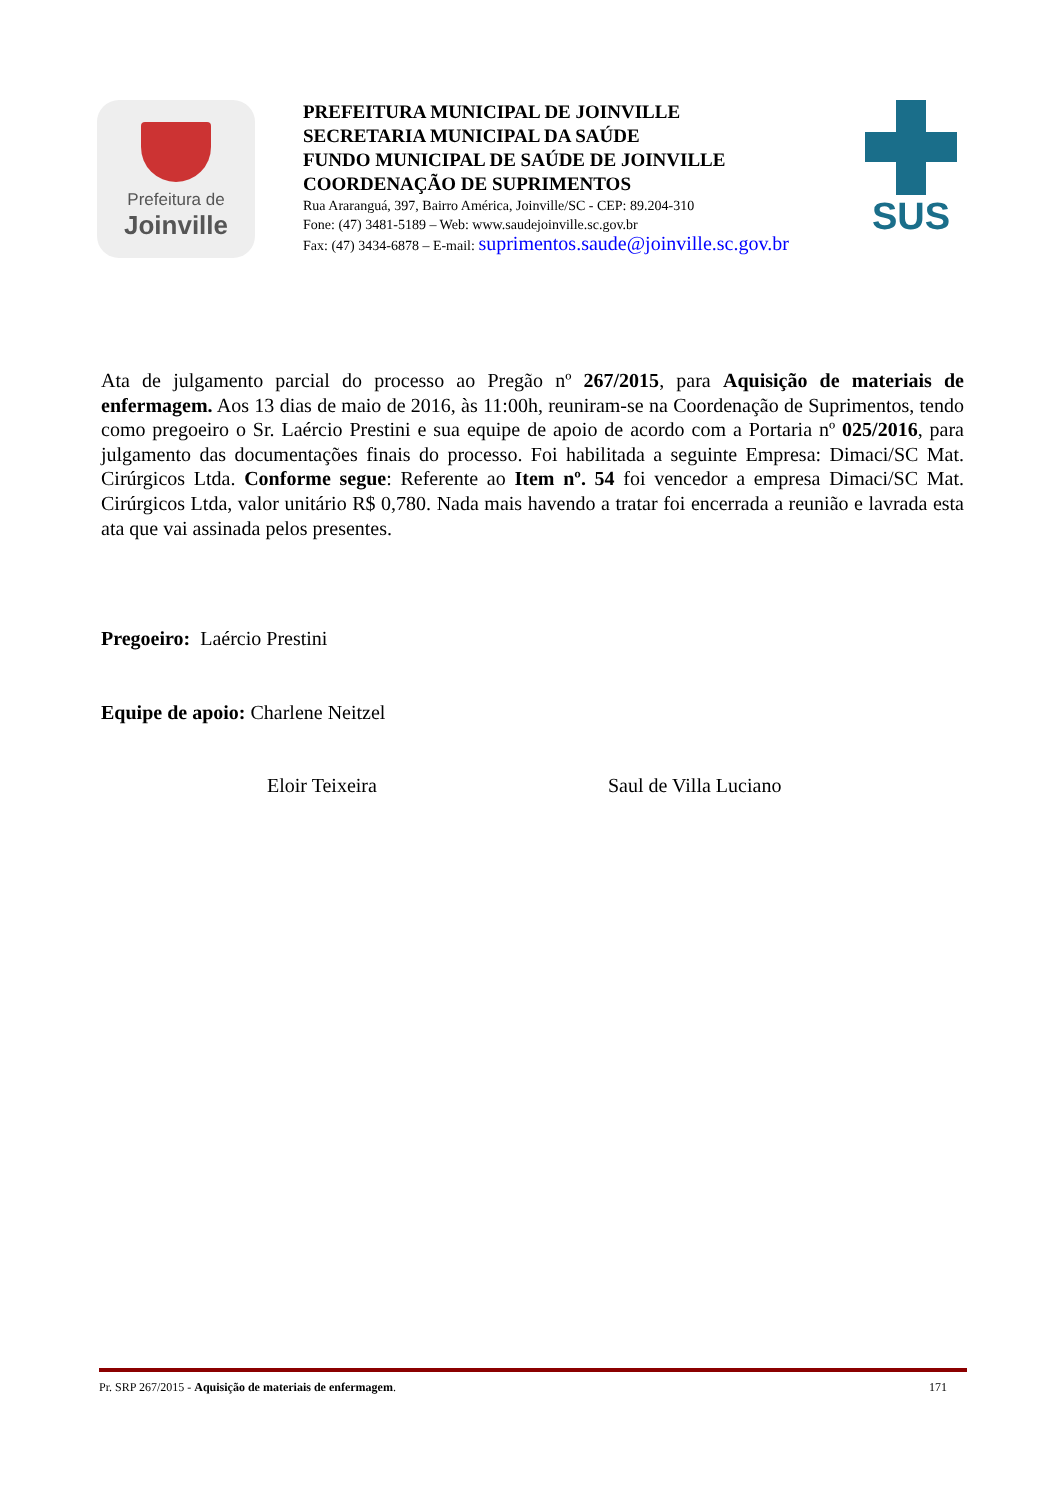Prefeitura de
Joinville
PREFEITURA MUNICIPAL DE JOINVILLE
SECRETARIA MUNICIPAL DA SAÚDE
FUNDO MUNICIPAL DE SAÚDE DE JOINVILLE
COORDENAÇÃO DE SUPRIMENTOS
Rua Araranguá, 397, Bairro América, Joinville/SC - CEP: 89.204-310
Fone: (47) 3481-5189 – Web: www.saudejoinville.sc.gov.br
Fax: (47) 3434-6878 – E-mail: suprimentos.saude@joinville.sc.gov.br
SUS
Ata de julgamento parcial do processo ao Pregão nº 267/2015, para Aquisição de materiais de enfermagem. Aos 13 dias de maio de 2016, às 11:00h, reuniram-se na Coordenação de Suprimentos, tendo como pregoeiro o Sr. Laércio Prestini e sua equipe de apoio de acordo com a Portaria nº 025/2016, para julgamento das documentações finais do processo. Foi habilitada a seguinte Empresa: Dimaci/SC Mat. Cirúrgicos Ltda. Conforme segue: Referente ao Item nº. 54 foi vencedor a empresa Dimaci/SC Mat. Cirúrgicos Ltda, valor unitário R$ 0,780. Nada mais havendo a tratar foi encerrada a reunião e lavrada esta ata que vai assinada pelos presentes.
Pregoeiro: Laércio Prestini
Equipe de apoio: Charlene Neitzel
Eloir Teixeira Saul de Villa Luciano
Pr. SRP 267/2015 - Aquisição de materiais de enfermagem. 171